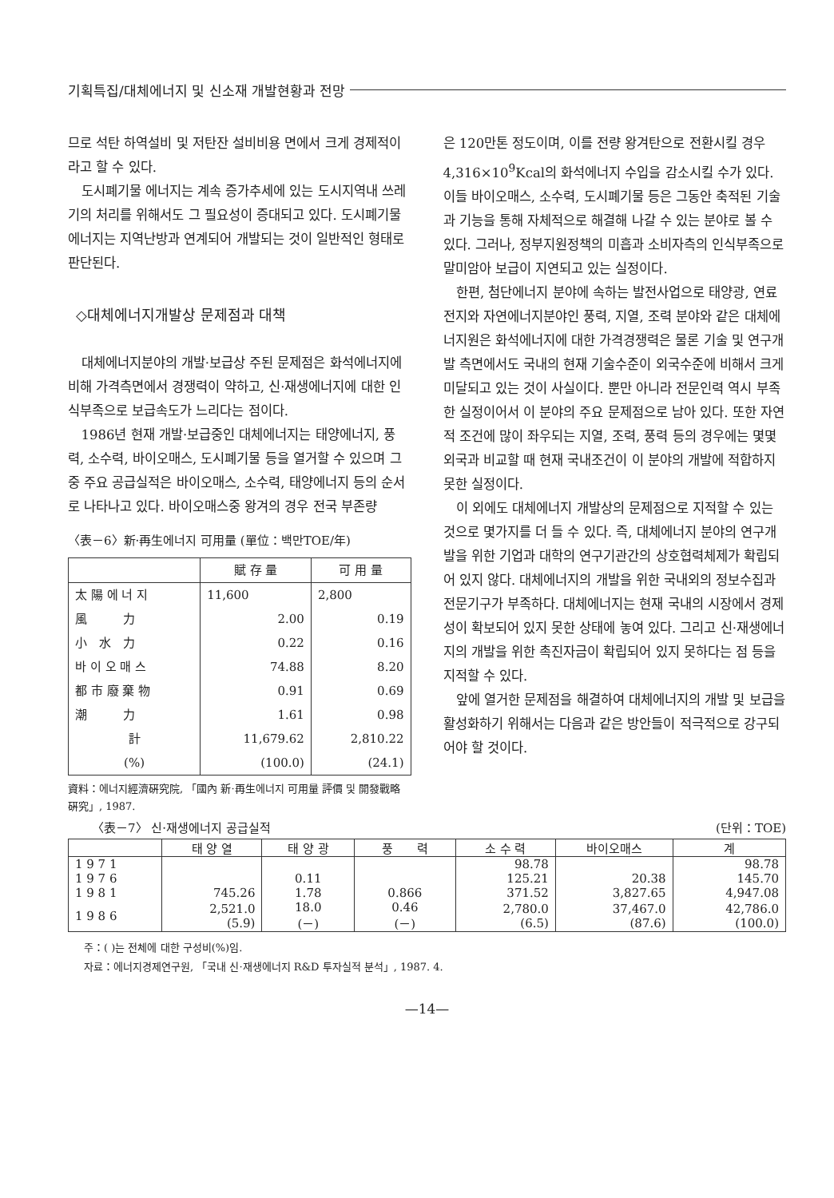기획특집/대체에너지 및 신소재 개발현황과 전망
므로 석탄 하역설비 및 저탄잔 설비비용 면에서 크게 경제적이라고 할 수 있다.
도시폐기물 에너지는 계속 증가추세에 있는 도시지역내 쓰레기의 처리를 위해서도 그 필요성이 증대되고 있다. 도시폐기물 에너지는 지역난방과 연계되어 개발되는 것이 일반적인 형태로 판단된다.
◇대체에너지개발상 문제점과 대책
대체에너지분야의 개발·보급상 주된 문제점은 화석에너지에 비해 가격측면에서 경쟁력이 약하고, 신·재생에너지에 대한 인식부족으로 보급속도가 느리다는 점이다.
1986년 현재 개발·보급중인 대체에너지는 태양에너지, 풍력, 소수력, 바이오매스, 도시폐기물 등을 열거할 수 있으며 그중 주요 공급실적은 바이오매스, 소수력, 태양에너지 등의 순서로 나타나고 있다. 바이오매스중 왕겨의 경우 전국 부존량
〈表－6〉新·再生에너지 可用量 (單位：백만TOE/年)
| | 賦 存 量 | 可 用 量 |
| --- | --- | --- |
| 太 陽 에 너 지 | 11,600 | 2,800 |
| 風 力 | 2.00 | 0.19 |
| 小 水 力 | 0.22 | 0.16 |
| 바 이 오 매 스 | 74.88 | 8.20 |
| 都 市 廢 棄 物 | 0.91 | 0.69 |
| 潮 力 | 1.61 | 0.98 |
| 計 | 11,679.62 | 2,810.22 |
| (%) | (100.0) | (24.1) |
資料：에너지經濟硏究院, 「國內 新·再生에너지 可用量 評價 및 開發戰略 硏究」, 1987.
은 120만톤 정도이며, 이를 전량 왕겨탄으로 전환시킬 경우 4,316×10<sup>9</sup>Kcal의 화석에너지 수입을 감소시킬 수가 있다. 이들 바이오매스, 소수력, 도시폐기물 등은 그동안 축적된 기술과 기능을 통해 자체적으로 해결해 나갈 수 있는 분야로 볼 수 있다. 그러나, 정부지원정책의 미흡과 소비자측의 인식부족으로 말미암아 보급이 지연되고 있는 실정이다.
한편, 첨단에너지 분야에 속하는 발전사업으로 태양광, 연료전지와 자연에너지분야인 풍력, 지열, 조력 분야와 같은 대체에너지원은 화석에너지에 대한 가격경쟁력은 물론 기술 및 연구개발 측면에서도 국내의 현재 기술수준이 외국수준에 비해서 크게 미달되고 있는 것이 사실이다. 뿐만 아니라 전문인력 역시 부족한 실정이어서 이 분야의 주요 문제점으로 남아 있다. 또한 자연적 조건에 많이 좌우되는 지열, 조력, 풍력 등의 경우에는 몇몇 외국과 비교할 때 현재 국내조건이 이 분야의 개발에 적합하지 못한 실정이다.
이 외에도 대체에너지 개발상의 문제점으로 지적할 수 있는 것으로 몇가지를 더 들 수 있다. 즉, 대체에너지 분야의 연구개발을 위한 기업과 대학의 연구기관간의 상호협력체제가 확립되어 있지 않다. 대체에너지의 개발을 위한 국내외의 정보수집과 전문기구가 부족하다. 대체에너지는 현재 국내의 시장에서 경제성이 확보되어 있지 못한 상태에 놓여 있다. 그리고 신·재생에너지의 개발을 위한 촉진자금이 확립되어 있지 못하다는 점 등을 지적할 수 있다.
앞에 열거한 문제점을 해결하여 대체에너지의 개발 및 보급을 활성화하기 위해서는 다음과 같은 방안들이 적극적으로 강구되어야 할 것이다.
〈表－7〉 신·재생에너지 공급실적 (단위：TOE)
| | 태 양 열 | 태 양 광 | 풍 력 | 소 수 력 | 바이오매스 | 계 |
| --- | --- | --- | --- | --- | --- | --- |
| 1 9 7 1 | | | | 98.78 | | 98.78 |
| 1 9 7 6 | | 0.11 | | 125.21 | 20.38 | 145.70 |
| 1 9 8 1 | 745.26 | 1.78 | 0.866 | 371.52 | 3,827.65 | 4,947.08 |
| 1 9 8 6 | 2,521.0 (5.9) | 18.0 (－) | 0.46 (－) | 2,780.0 (6.5) | 37,467.0 (87.6) | 42,786.0 (100.0) |
주：( )는 전체에 대한 구성비(%)임.
자료：에너지경제연구원, 「국내 신·재생에너지 R&D 투자실적 분석」, 1987. 4.
—14—